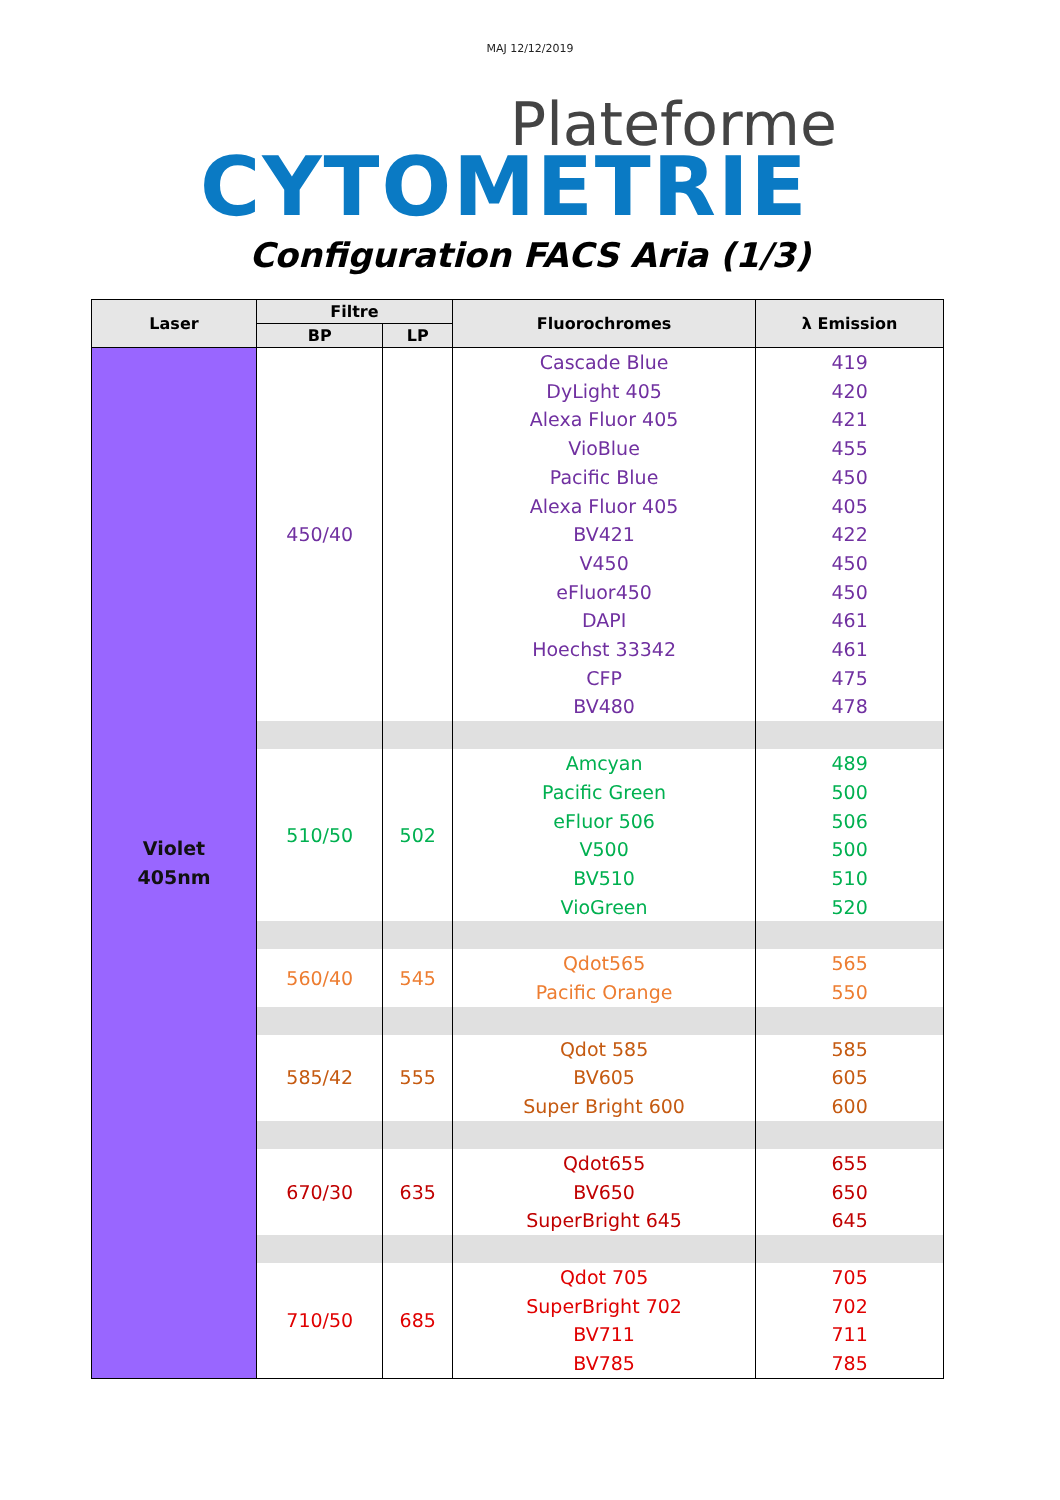MAJ 12/12/2019
Plateforme
CYTOMETRIE
Configuration FACS Aria (1/3)
| Laser | Filtre | | Fluorochromes | λ Emission |
| --- | --- | --- | --- | --- |
| | BP | LP | | |
| Violet 405nm | 450/40 | | Cascade Blue DyLight 405 Alexa Fluor 405 VioBlue Pacific Blue Alexa Fluor 405 BV421 V450 eFluor450 DAPI Hoechst 33342 CFP BV480 | 419 420 421 455 450 405 422 450 450 461 461 475 478 |
| | 510/50 | 502 | Amcyan Pacific Green eFluor 506 V500 BV510 VioGreen | 489 500 506 500 510 520 |
| | 560/40 | 545 | Qdot565 Pacific Orange | 565 550 |
| | 585/42 | 555 | Qdot 585 BV605 Super Bright 600 | 585 605 600 |
| | 670/30 | 635 | Qdot655 BV650 SuperBright 645 | 655 650 645 |
| | 710/50 | 685 | Qdot 705 SuperBright 702 BV711 BV785 | 705 702 711 785 |